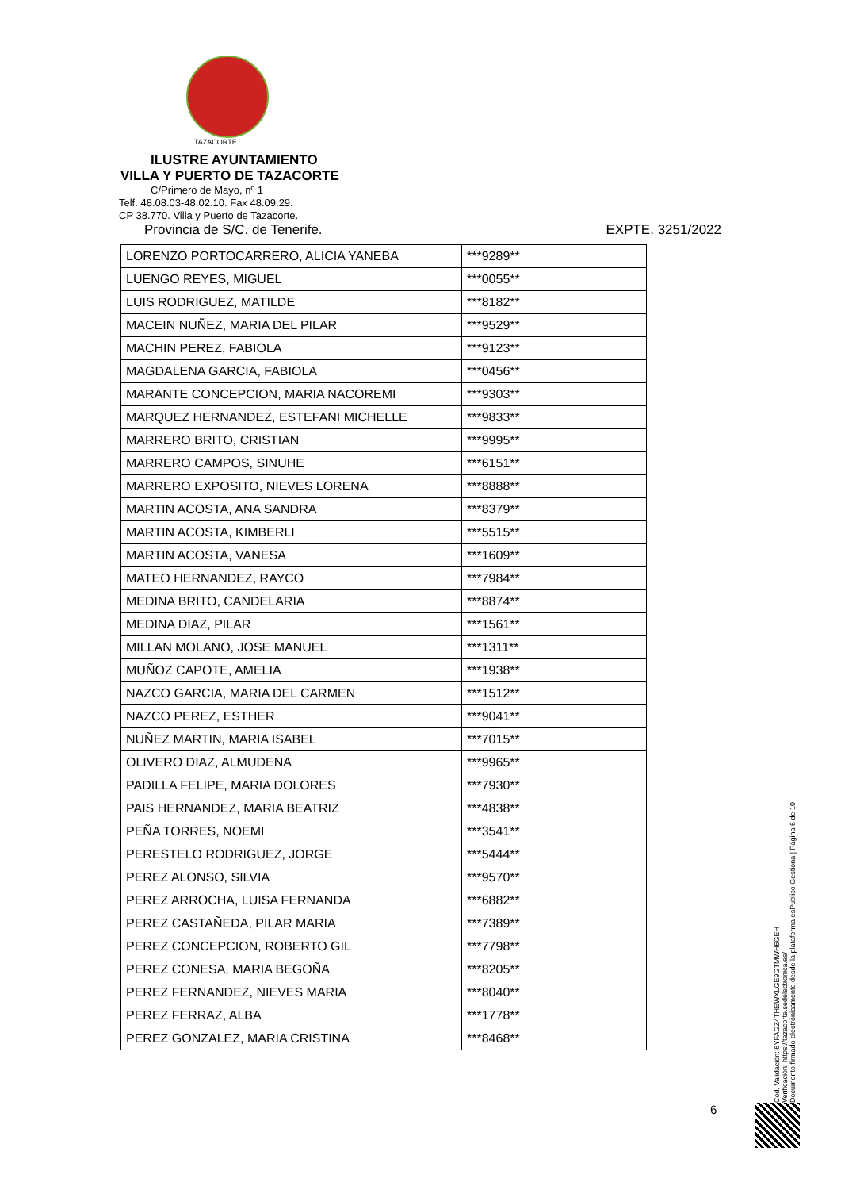TAZACORTE
ILUSTRE AYUNTAMIENTO
VILLA Y PUERTO DE TAZACORTE
C/Primero de Mayo, nº 1
Telf. 48.08.03-48.02.10. Fax 48.09.29.
CP 38.770. Villa y Puerto de Tazacorte.
Provincia de S/C. de Tenerife. EXPTE. 3251/2022
| LORENZO PORTOCARRERO, ALICIA YANEBA | ***9289** |
| LUENGO REYES, MIGUEL | ***0055** |
| LUIS RODRIGUEZ, MATILDE | ***8182** |
| MACEIN NUÑEZ, MARIA DEL PILAR | ***9529** |
| MACHIN PEREZ, FABIOLA | ***9123** |
| MAGDALENA GARCIA, FABIOLA | ***0456** |
| MARANTE CONCEPCION, MARIA NACOREMI | ***9303** |
| MARQUEZ HERNANDEZ, ESTEFANI MICHELLE | ***9833** |
| MARRERO BRITO, CRISTIAN | ***9995** |
| MARRERO CAMPOS, SINUHE | ***6151** |
| MARRERO EXPOSITO, NIEVES LORENA | ***8888** |
| MARTIN ACOSTA, ANA SANDRA | ***8379** |
| MARTIN ACOSTA, KIMBERLI | ***5515** |
| MARTIN ACOSTA, VANESA | ***1609** |
| MATEO HERNANDEZ, RAYCO | ***7984** |
| MEDINA BRITO, CANDELARIA | ***8874** |
| MEDINA DIAZ, PILAR | ***1561** |
| MILLAN MOLANO, JOSE MANUEL | ***1311** |
| MUÑOZ CAPOTE, AMELIA | ***1938** |
| NAZCO GARCIA, MARIA DEL CARMEN | ***1512** |
| NAZCO PEREZ, ESTHER | ***9041** |
| NUÑEZ MARTIN, MARIA ISABEL | ***7015** |
| OLIVERO DIAZ, ALMUDENA | ***9965** |
| PADILLA FELIPE, MARIA DOLORES | ***7930** |
| PAIS HERNANDEZ, MARIA BEATRIZ | ***4838** |
| PEÑA TORRES, NOEMI | ***3541** |
| PERESTELO RODRIGUEZ, JORGE | ***5444** |
| PEREZ ALONSO, SILVIA | ***9570** |
| PEREZ ARROCHA, LUISA FERNANDA | ***6882** |
| PEREZ CASTAÑEDA, PILAR MARIA | ***7389** |
| PEREZ CONCEPCION, ROBERTO GIL | ***7798** |
| PEREZ CONESA, MARIA BEGOÑA | ***8205** |
| PEREZ FERNANDEZ, NIEVES MARIA | ***8040** |
| PEREZ FERRAZ, ALBA | ***1778** |
| PEREZ GONZALEZ, MARIA CRISTINA | ***8468** |
Cód. Validación: 6YFAGZ4THEWXLGE9GTMWH6GEH
Verificación: https://tazacorte.sedelectronica.es/
Documento firmado electrónicamente desde la plataforma esPublico Gestiona | Página 6 de 10
6